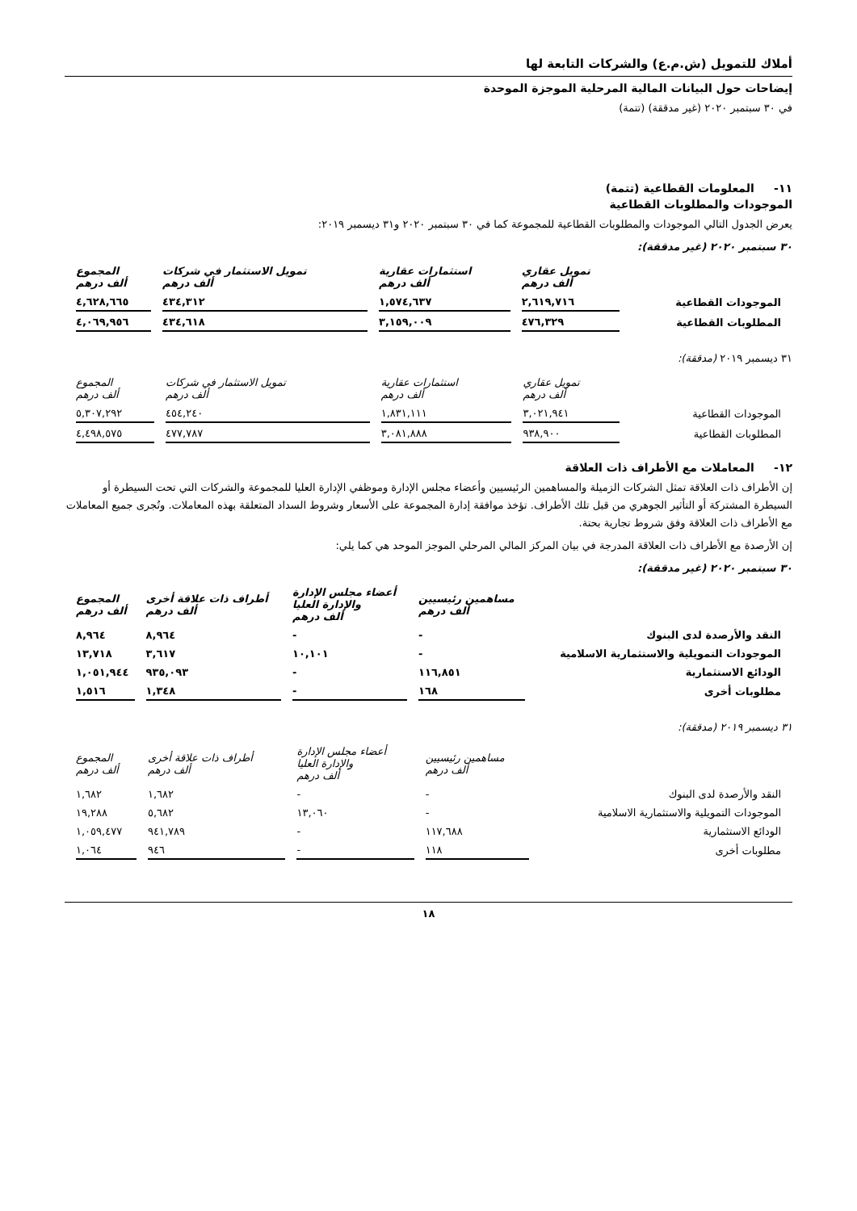أملاك للتمويل (ش.م.ع) والشركات التابعة لها
إيضاحات حول البيانات المالية المرحلية الموجزة الموحدة
في ٣٠ سبتمبر ٢٠٢٠ (غير مدققة) (تتمة)
١١- المعلومات القطاعية (تتمة)
الموجودات والمطلوبات القطاعية
يعرض الجدول التالي الموجودات والمطلوبات القطاعية للمجموعة كما في ٣٠ سبتمبر ٢٠٢٠ و٣١ ديسمبر ٢٠١٩:
٣٠ سبتمبر ٢٠٢٠ (غير مدققة):
| | تمويل عقاري ألف درهم | استثمارات عقارية ألف درهم | تمويل الاستثمار في شركات ألف درهم | المجموع ألف درهم |
| --- | --- | --- | --- | --- |
| الموجودات القطاعية | ٢,٦١٩,٧١٦ | ١,٥٧٤,٦٣٧ | ٤٣٤,٣١٢ | ٤,٦٢٨,٦٦٥ |
| المطلوبات القطاعية | ٤٧٦,٣٢٩ | ٣,١٥٩,٠٠٩ | ٤٣٤,٦١٨ | ٤,٠٦٩,٩٥٦ |
٣١ ديسمبر ٢٠١٩ (مدققة):
| | تمويل عقاري ألف درهم | استثمارات عقارية ألف درهم | تمويل الاستثمار في شركات ألف درهم | المجموع ألف درهم |
| --- | --- | --- | --- | --- |
| الموجودات القطاعية | ٣,٠٢١,٩٤١ | ١,٨٣١,١١١ | ٤٥٤,٢٤٠ | ٥,٣٠٧,٢٩٢ |
| المطلوبات القطاعية | ٩٣٨,٩٠٠ | ٣,٠٨١,٨٨٨ | ٤٧٧,٧٨٧ | ٤,٤٩٨,٥٧٥ |
١٢- المعاملات مع الأطراف ذات العلاقة
إن الأطراف ذات العلاقة تمثل الشركات الزميلة والمساهمين الرئيسيين وأعضاء مجلس الإدارة وموظفي الإدارة العليا للمجموعة والشركات التي تحت السيطرة أو السيطرة المشتركة أو التأثير الجوهري من قبل تلك الأطراف. تؤخذ موافقة إدارة المجموعة على الأسعار وشروط السداد المتعلقة بهذه المعاملات. وتُجرى جميع المعاملات مع الأطراف ذات العلاقة وفق شروط تجارية بحتة.
إن الأرصدة مع الأطراف ذات العلاقة المدرجة في بيان المركز المالي المرحلي الموجز الموحد هي كما يلي:
٣٠ سبتمبر ٢٠٢٠ (غير مدققة):
| | مساهمين رئيسيين ألف درهم | أعضاء مجلس الإدارة والإدارة العليا ألف درهم | أطراف ذات علاقة أخرى ألف درهم | المجموع ألف درهم |
| --- | --- | --- | --- | --- |
| النقد والأرصدة لدى البنوك | - | - | ٨,٩٦٤ | ٨,٩٦٤ |
| الموجودات التمويلية والاستثمارية الاسلامية | - | ١٠,١٠١ | ٣,٦١٧ | ١٣,٧١٨ |
| الودائع الاستثمارية | ١١٦,٨٥١ | - | ٩٣٥,٠٩٣ | ١,٠٥١,٩٤٤ |
| مطلوبات أخرى | ١٦٨ | - | ١,٣٤٨ | ١,٥١٦ |
٣١ ديسمبر ٢٠١٩ (مدققة):
| | مساهمين رئيسيين ألف درهم | أعضاء مجلس الإدارة والإدارة العليا ألف درهم | أطراف ذات علاقة أخرى ألف درهم | المجموع ألف درهم |
| --- | --- | --- | --- | --- |
| النقد والأرصدة لدى البنوك | - | - | ١,٦٨٢ | ١,٦٨٢ |
| الموجودات التمويلية والاستثمارية الاسلامية | - | ١٣,٠٦٠ | ٥,٦٨٢ | ١٩,٢٨٨ |
| الودائع الاستثمارية | ١١٧,٦٨٨ | - | ٩٤١,٧٨٩ | ١,٠٥٩,٤٧٧ |
| مطلوبات أخرى | ١١٨ | - | ٩٤٦ | ١,٠٦٤ |
١٨